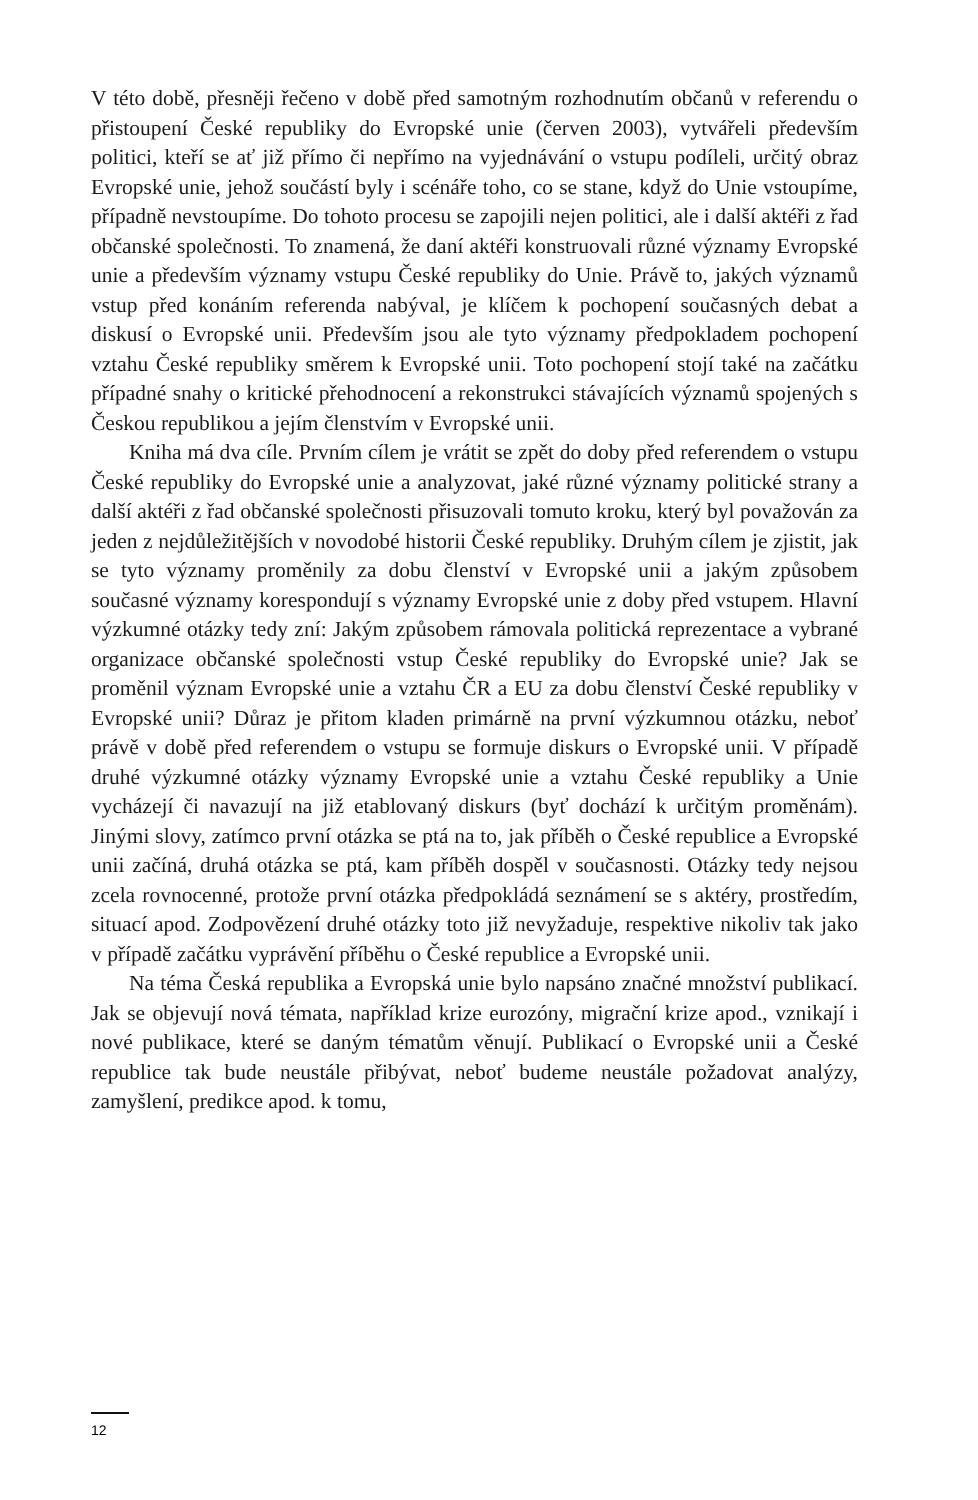V této době, přesněji řečeno v době před samotným rozhodnutím občanů v referendu o přistoupení České republiky do Evropské unie (červen 2003), vytvářeli především politici, kteří se ať již přímo či nepřímo na vyjednávání o vstupu podíleli, určitý obraz Evropské unie, jehož součástí byly i scénáře toho, co se stane, když do Unie vstoupíme, případně nevstoupíme. Do tohoto procesu se zapojili nejen politici, ale i další aktéři z řad občanské společnosti. To znamená, že daní aktéři konstruovali různé významy Evropské unie a především významy vstupu České republiky do Unie. Právě to, jakých významů vstup před konáním referenda nabýval, je klíčem k pochopení současných debat a diskusí o Evropské unii. Především jsou ale tyto významy předpokladem pochopení vztahu České republiky směrem k Evropské unii. Toto pochopení stojí také na začátku případné snahy o kritické přehodnocení a rekonstrukci stávajících významů spojených s Českou republikou a jejím členstvím v Evropské unii.
Kniha má dva cíle. Prvním cílem je vrátit se zpět do doby před referendem o vstupu České republiky do Evropské unie a analyzovat, jaké různé významy politické strany a další aktéři z řad občanské společnosti přisuzovali tomuto kroku, který byl považován za jeden z nejdůležitějších v novodobé historii České republiky. Druhým cílem je zjistit, jak se tyto významy proměnily za dobu členství v Evropské unii a jakým způsobem současné významy korespondují s významy Evropské unie z doby před vstupem. Hlavní výzkumné otázky tedy zní: Jakým způsobem rámovala politická reprezentace a vybrané organizace občanské společnosti vstup České republiky do Evropské unie? Jak se proměnil význam Evropské unie a vztahu ČR a EU za dobu členství České republiky v Evropské unii? Důraz je přitom kladen primárně na první výzkumnou otázku, neboť právě v době před referendem o vstupu se formuje diskurs o Evropské unii. V případě druhé výzkumné otázky významy Evropské unie a vztahu České republiky a Unie vycházejí či navazují na již etablovaný diskurs (byť dochází k určitým proměnám). Jinými slovy, zatímco první otázka se ptá na to, jak příběh o České republice a Evropské unii začíná, druhá otázka se ptá, kam příběh dospěl v současnosti. Otázky tedy nejsou zcela rovnocenné, protože první otázka předpokládá seznámení se s aktéry, prostředím, situací apod. Zodpovězení druhé otázky toto již nevyžaduje, respektive nikoliv tak jako v případě začátku vyprávění příběhu o České republice a Evropské unii.
Na téma Česká republika a Evropská unie bylo napsáno značné množství publikací. Jak se objevují nová témata, například krize eurozóny, migrační krize apod., vznikají i nové publikace, které se daným tématům věnují. Publikací o Evropské unii a České republice tak bude neustále přibývat, neboť budeme neustále požadovat analýzy, zamyšlení, predikce apod. k tomu,
12